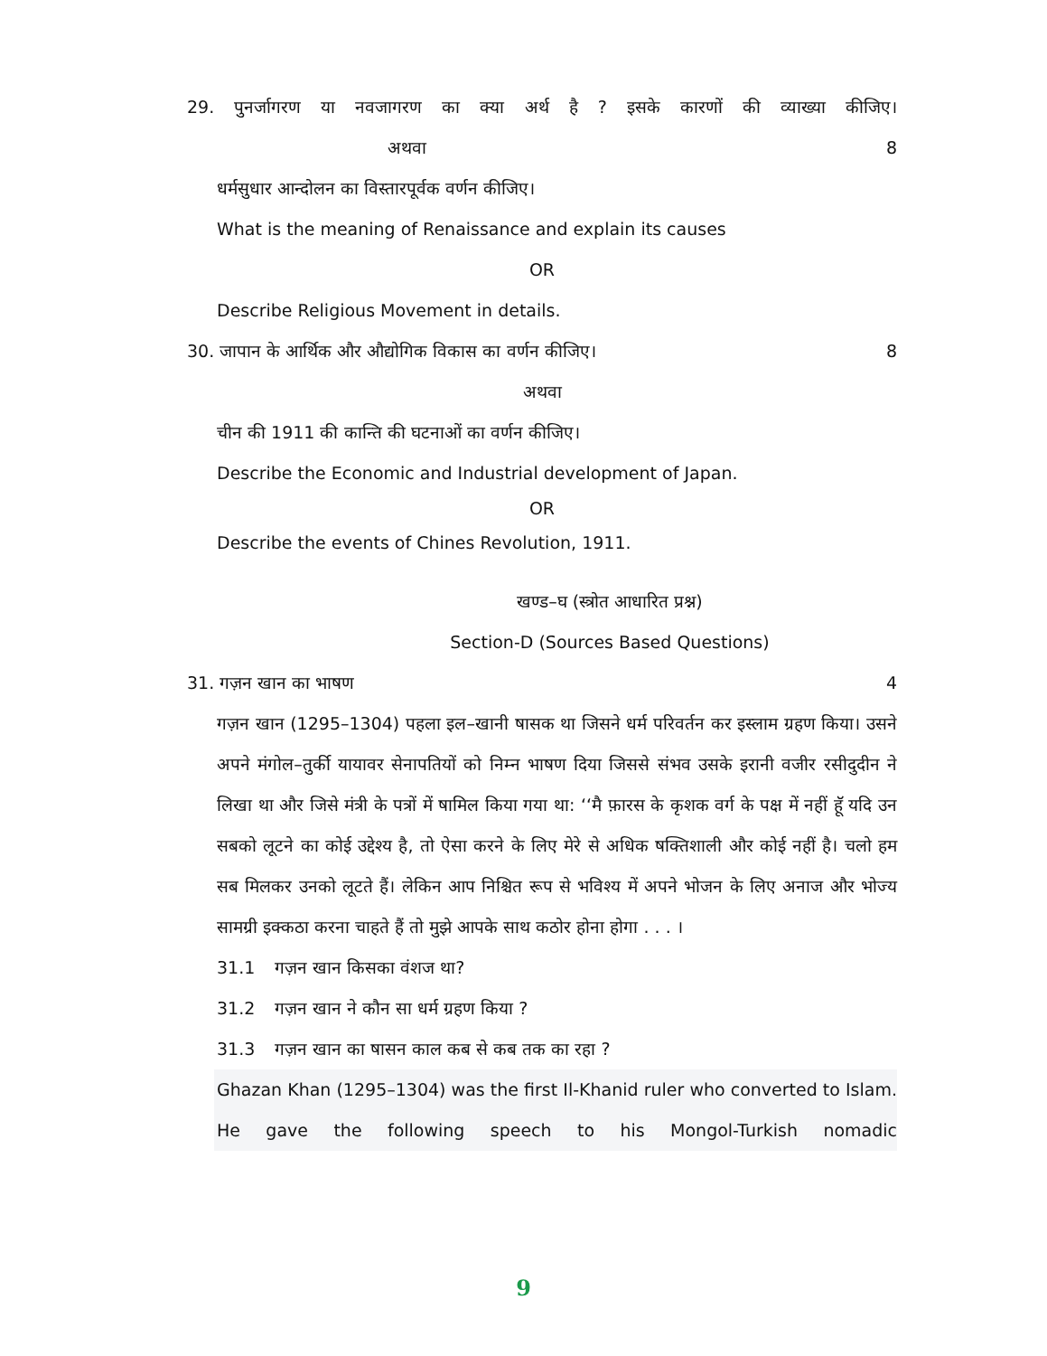29. पुनर्जागरण या नवजागरण का क्या अर्थ है ? इसके कारणों की व्याख्या कीजिए।
अथवा 8
धर्मसुधार आन्दोलन का विस्तारपूर्वक वर्णन कीजिए।
What is the meaning of Renaissance and explain its causes
OR
Describe Religious Movement in details.
30. जापान के आर्थिक और औद्योगिक विकास का वर्णन कीजिए। 8
अथवा
चीन की 1911 की कान्ति की घटनाओं का वर्णन कीजिए।
Describe the Economic and Industrial development of Japan.
OR
Describe the events of Chines Revolution, 1911.
खण्ड–घ (स्त्रोत आधारित प्रश्न)
Section-D (Sources Based Questions)
31. गज़न खान का भाषण 4
गज़न खान (1295–1304) पहला इल–खानी षासक था जिसने धर्म परिवर्तन कर इस्लाम ग्रहण किया। उसने अपने मंगोल–तुर्की यायावर सेनापतियों को निम्न भाषण दिया जिससे संभव उसके इरानी वजीर रसीदुदीन ने लिखा था और जिसे मंत्री के पत्रों में षामिल किया गया था: ‘‘मै फ़ारस के कृशक वर्ग के पक्ष में नहीं हूॅ यदि उन सबको लूटने का कोई उद्देश्य है, तो ऐसा करने के लिए मेरे से अधिक षक्तिशाली और कोई नहीं है। चलो हम सब मिलकर उनको लूटते हैं। लेकिन आप निश्चित रूप से भविश्य में अपने भोजन के लिए अनाज और भोज्य सामग्री इक्कठा करना चाहते हैं तो मुझे आपके साथ कठोर होना होगा . . . ।
31.1 गज़न खान किसका वंशज था?
31.2 गज़न खान ने कौन सा धर्म ग्रहण किया ?
31.3 गज़न खान का षासन काल कब से कब तक का रहा ?
Ghazan Khan (1295–1304) was the first Il-Khanid ruler who converted to Islam. He gave the following speech to his Mongol-Turkish nomadic
9